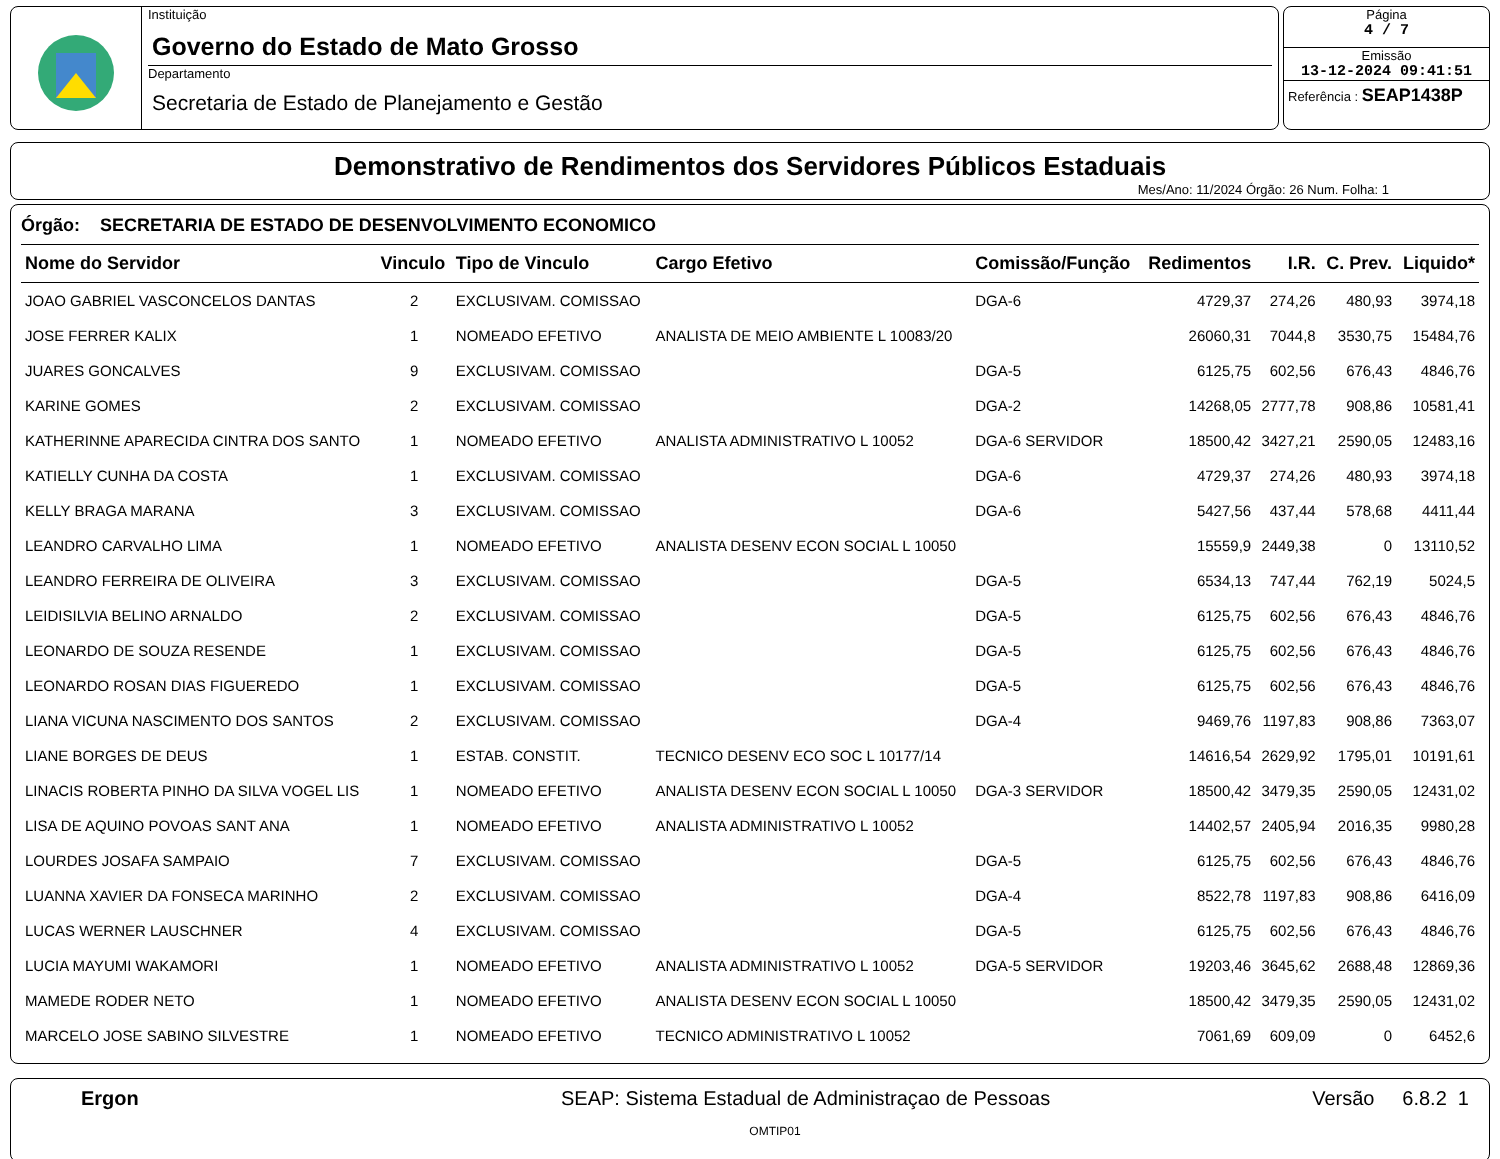Instituição
Governo do Estado de Mato Grosso
Departamento
Secretaria de Estado de Planejamento e Gestão
Página
4 / 7
Emissão
13-12-2024 09:41:51
Referência : SEAP1438P
Demonstrativo de Rendimentos dos Servidores Públicos Estaduais
Mes/Ano: 11/2024 Órgão: 26 Num. Folha: 1
Órgão: SECRETARIA DE ESTADO DE DESENVOLVIMENTO ECONOMICO
| Nome do Servidor | Vinculo | Tipo de Vinculo | Cargo Efetivo | Comissão/Função | Redimentos | I.R. | C. Prev. | Liquido* |
| --- | --- | --- | --- | --- | --- | --- | --- | --- |
| JOAO GABRIEL VASCONCELOS DANTAS | 2 | EXCLUSIVAM. COMISSAO | | DGA-6 | 4729,37 | 274,26 | 480,93 | 3974,18 |
| JOSE FERRER KALIX | 1 | NOMEADO EFETIVO | ANALISTA DE MEIO AMBIENTE L 10083/20 | | 26060,31 | 7044,8 | 3530,75 | 15484,76 |
| JUARES GONCALVES | 9 | EXCLUSIVAM. COMISSAO | | DGA-5 | 6125,75 | 602,56 | 676,43 | 4846,76 |
| KARINE GOMES | 2 | EXCLUSIVAM. COMISSAO | | DGA-2 | 14268,05 | 2777,78 | 908,86 | 10581,41 |
| KATHERINNE APARECIDA CINTRA DOS SANTO | 1 | NOMEADO EFETIVO | ANALISTA ADMINISTRATIVO L 10052 | DGA-6 SERVIDOR | 18500,42 | 3427,21 | 2590,05 | 12483,16 |
| KATIELLY CUNHA DA COSTA | 1 | EXCLUSIVAM. COMISSAO | | DGA-6 | 4729,37 | 274,26 | 480,93 | 3974,18 |
| KELLY BRAGA MARANA | 3 | EXCLUSIVAM. COMISSAO | | DGA-6 | 5427,56 | 437,44 | 578,68 | 4411,44 |
| LEANDRO CARVALHO LIMA | 1 | NOMEADO EFETIVO | ANALISTA DESENV ECON SOCIAL L 10050 | | 15559,9 | 2449,38 | 0 | 13110,52 |
| LEANDRO FERREIRA DE OLIVEIRA | 3 | EXCLUSIVAM. COMISSAO | | DGA-5 | 6534,13 | 747,44 | 762,19 | 5024,5 |
| LEIDISILVIA BELINO ARNALDO | 2 | EXCLUSIVAM. COMISSAO | | DGA-5 | 6125,75 | 602,56 | 676,43 | 4846,76 |
| LEONARDO DE SOUZA RESENDE | 1 | EXCLUSIVAM. COMISSAO | | DGA-5 | 6125,75 | 602,56 | 676,43 | 4846,76 |
| LEONARDO ROSAN DIAS FIGUEREDO | 1 | EXCLUSIVAM. COMISSAO | | DGA-5 | 6125,75 | 602,56 | 676,43 | 4846,76 |
| LIANA VICUNA NASCIMENTO DOS SANTOS | 2 | EXCLUSIVAM. COMISSAO | | DGA-4 | 9469,76 | 1197,83 | 908,86 | 7363,07 |
| LIANE BORGES DE DEUS | 1 | ESTAB. CONSTIT. | TECNICO DESENV ECO SOC L 10177/14 | | 14616,54 | 2629,92 | 1795,01 | 10191,61 |
| LINACIS ROBERTA PINHO DA SILVA VOGEL LIS | 1 | NOMEADO EFETIVO | ANALISTA DESENV ECON SOCIAL L 10050 | DGA-3 SERVIDOR | 18500,42 | 3479,35 | 2590,05 | 12431,02 |
| LISA DE AQUINO POVOAS SANT ANA | 1 | NOMEADO EFETIVO | ANALISTA ADMINISTRATIVO L 10052 | | 14402,57 | 2405,94 | 2016,35 | 9980,28 |
| LOURDES JOSAFA SAMPAIO | 7 | EXCLUSIVAM. COMISSAO | | DGA-5 | 6125,75 | 602,56 | 676,43 | 4846,76 |
| LUANNA XAVIER DA FONSECA MARINHO | 2 | EXCLUSIVAM. COMISSAO | | DGA-4 | 8522,78 | 1197,83 | 908,86 | 6416,09 |
| LUCAS WERNER LAUSCHNER | 4 | EXCLUSIVAM. COMISSAO | | DGA-5 | 6125,75 | 602,56 | 676,43 | 4846,76 |
| LUCIA MAYUMI WAKAMORI | 1 | NOMEADO EFETIVO | ANALISTA ADMINISTRATIVO L 10052 | DGA-5 SERVIDOR | 19203,46 | 3645,62 | 2688,48 | 12869,36 |
| MAMEDE RODER NETO | 1 | NOMEADO EFETIVO | ANALISTA DESENV ECON SOCIAL L 10050 | | 18500,42 | 3479,35 | 2590,05 | 12431,02 |
| MARCELO JOSE SABINO SILVESTRE | 1 | NOMEADO EFETIVO | TECNICO ADMINISTRATIVO L 10052 | | 7061,69 | 609,09 | 0 | 6452,6 |
Ergon SEAP: Sistema Estadual de Administraçao de Pessoas Versão 6.8.2 1
OMTIP01